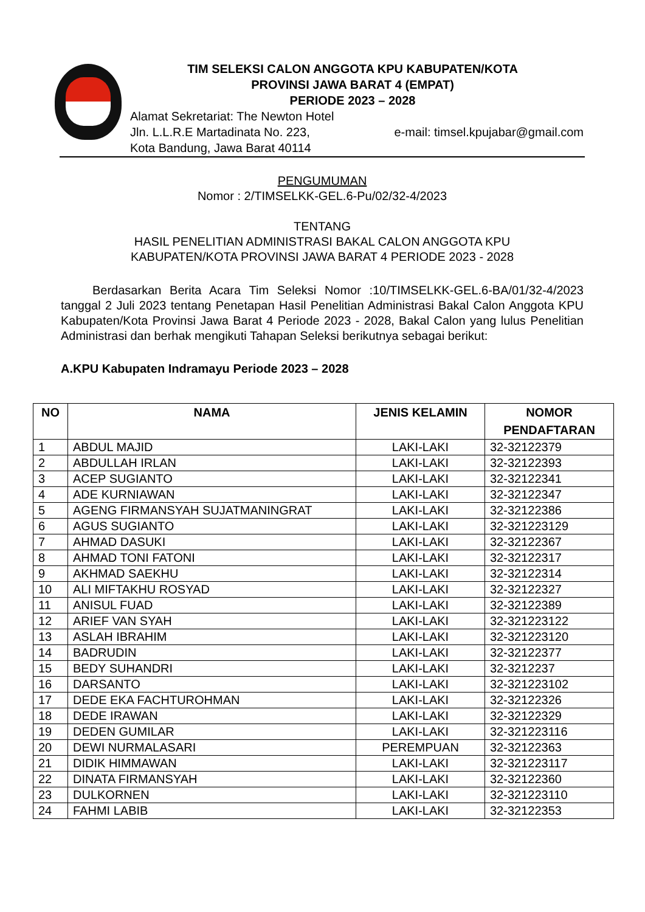TIM SELEKSI CALON ANGGOTA KPU KABUPATEN/KOTA
PROVINSI JAWA BARAT 4 (EMPAT)
PERIODE 2023 – 2028
Alamat Sekretariat: The Newton Hotel
Jln. L.L.R.E Martadinata No. 223, e-mail: timsel.kpujabar@gmail.com
Kota Bandung, Jawa Barat 40114
PENGUMUMAN
Nomor : 2/TIMSELKK-GEL.6-Pu/02/32-4/2023
TENTANG
HASIL PENELITIAN ADMINISTRASI BAKAL CALON ANGGOTA KPU
KABUPATEN/KOTA PROVINSI JAWA BARAT 4 PERIODE 2023 - 2028
Berdasarkan Berita Acara Tim Seleksi Nomor :10/TIMSELKK-GEL.6-BA/01/32-4/2023 tanggal 2 Juli 2023 tentang Penetapan Hasil Penelitian Administrasi Bakal Calon Anggota KPU Kabupaten/Kota Provinsi Jawa Barat 4 Periode 2023 - 2028, Bakal Calon yang lulus Penelitian Administrasi dan berhak mengikuti Tahapan Seleksi berikutnya sebagai berikut:
A.KPU Kabupaten Indramayu Periode 2023 – 2028
| NO | NAMA | JENIS KELAMIN | NOMOR PENDAFTARAN |
| --- | --- | --- | --- |
| 1 | ABDUL MAJID | LAKI-LAKI | 32-32122379 |
| 2 | ABDULLAH IRLAN | LAKI-LAKI | 32-32122393 |
| 3 | ACEP SUGIANTO | LAKI-LAKI | 32-32122341 |
| 4 | ADE KURNIAWAN | LAKI-LAKI | 32-32122347 |
| 5 | AGENG FIRMANSYAH SUJATMANINGRAT | LAKI-LAKI | 32-32122386 |
| 6 | AGUS SUGIANTO | LAKI-LAKI | 32-321223129 |
| 7 | AHMAD DASUKI | LAKI-LAKI | 32-32122367 |
| 8 | AHMAD TONI FATONI | LAKI-LAKI | 32-32122317 |
| 9 | AKHMAD SAEKHU | LAKI-LAKI | 32-32122314 |
| 10 | ALI MIFTAKHU ROSYAD | LAKI-LAKI | 32-32122327 |
| 11 | ANISUL FUAD | LAKI-LAKI | 32-32122389 |
| 12 | ARIEF VAN SYAH | LAKI-LAKI | 32-321223122 |
| 13 | ASLAH IBRAHIM | LAKI-LAKI | 32-321223120 |
| 14 | BADRUDIN | LAKI-LAKI | 32-32122377 |
| 15 | BEDY SUHANDRI | LAKI-LAKI | 32-3212237 |
| 16 | DARSANTO | LAKI-LAKI | 32-321223102 |
| 17 | DEDE EKA FACHTUROHMAN | LAKI-LAKI | 32-32122326 |
| 18 | DEDE IRAWAN | LAKI-LAKI | 32-32122329 |
| 19 | DEDEN GUMILAR | LAKI-LAKI | 32-321223116 |
| 20 | DEWI NURMALASARI | PEREMPUAN | 32-32122363 |
| 21 | DIDIK HIMMAWAN | LAKI-LAKI | 32-321223117 |
| 22 | DINATA FIRMANSYAH | LAKI-LAKI | 32-32122360 |
| 23 | DULKORNEN | LAKI-LAKI | 32-321223110 |
| 24 | FAHMI LABIB | LAKI-LAKI | 32-32122353 |